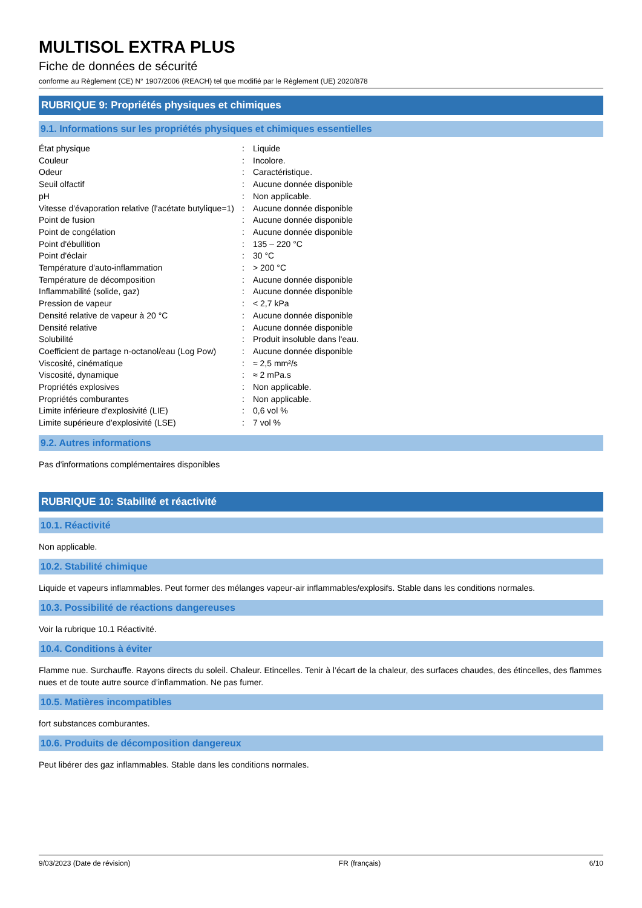MULTISOL EXTRA PLUS
Fiche de données de sécurité
conforme au Règlement (CE) N° 1907/2006 (REACH) tel que modifié par le Règlement (UE) 2020/878
RUBRIQUE 9: Propriétés physiques et chimiques
9.1. Informations sur les propriétés physiques et chimiques essentielles
| État physique | : | Liquide |
| Couleur | : | Incolore. |
| Odeur | : | Caractéristique. |
| Seuil olfactif | : | Aucune donnée disponible |
| pH | : | Non applicable. |
| Vitesse d'évaporation relative (l'acétate butylique=1) | : | Aucune donnée disponible |
| Point de fusion | : | Aucune donnée disponible |
| Point de congélation | : | Aucune donnée disponible |
| Point d'ébullition | : | 135 – 220 °C |
| Point d'éclair | : | 30 °C |
| Température d'auto-inflammation | : | > 200 °C |
| Température de décomposition | : | Aucune donnée disponible |
| Inflammabilité (solide, gaz) | : | Aucune donnée disponible |
| Pression de vapeur | : | < 2,7 kPa |
| Densité relative de vapeur à 20 °C | : | Aucune donnée disponible |
| Densité relative | : | Aucune donnée disponible |
| Solubilité | : | Produit insoluble dans l'eau. |
| Coefficient de partage n-octanol/eau (Log Pow) | : | Aucune donnée disponible |
| Viscosité, cinématique | : | ≈ 2,5 mm²/s |
| Viscosité, dynamique | : | ≈ 2 mPa.s |
| Propriétés explosives | : | Non applicable. |
| Propriétés comburantes | : | Non applicable. |
| Limite inférieure d'explosivité (LIE) | : | 0,6 vol % |
| Limite supérieure d'explosivité (LSE) | : | 7 vol % |
9.2. Autres informations
Pas d'informations complémentaires disponibles
RUBRIQUE 10: Stabilité et réactivité
10.1. Réactivité
Non applicable.
10.2. Stabilité chimique
Liquide et vapeurs inflammables. Peut former des mélanges vapeur-air inflammables/explosifs. Stable dans les conditions normales.
10.3. Possibilité de réactions dangereuses
Voir la rubrique 10.1 Réactivité.
10.4. Conditions à éviter
Flamme nue. Surchauffe. Rayons directs du soleil. Chaleur. Etincelles. Tenir à l’écart de la chaleur, des surfaces chaudes, des étincelles, des flammes nues et de toute autre source d’inflammation. Ne pas fumer.
10.5. Matières incompatibles
fort substances comburantes.
10.6. Produits de décomposition dangereux
Peut libérer des gaz inflammables. Stable dans les conditions normales.
9/03/2023 (Date de révision) FR (français) 6/10